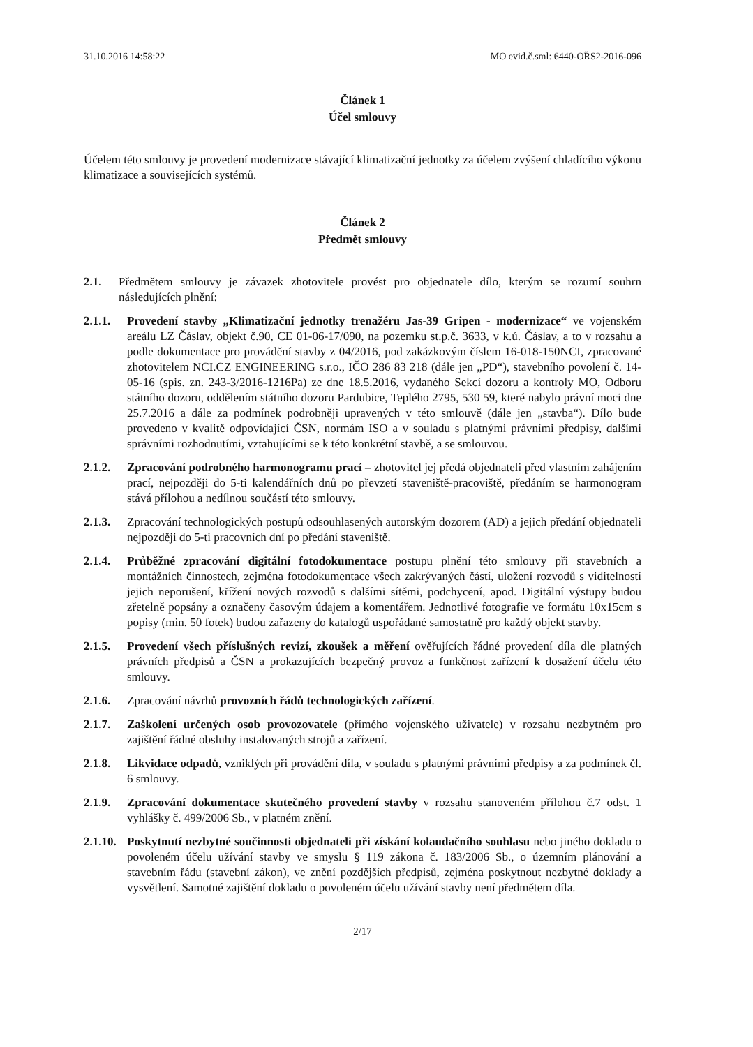31.10.2016 14:58:22 MO evid.č.sml: 6440-OŘS2-2016-096
Článek 1
Účel smlouvy
Účelem této smlouvy je provedení modernizace stávající klimatizační jednotky za účelem zvýšení chladícího výkonu klimatizace a souvisejících systémů.
Článek 2
Předmět smlouvy
2.1. Předmětem smlouvy je závazek zhotovitele provést pro objednatele dílo, kterým se rozumí souhrn následujících plnění:
2.1.1. Provedení stavby „Klimatizační jednotky trenažéru Jas-39 Gripen - modernizace“ ve vojenském areálu LZ Čáslav, objekt č.90, CE 01-06-17/090, na pozemku st.p.č. 3633, v k.ú. Čáslav, a to v rozsahu a podle dokumentace pro provádění stavby z 04/2016, pod zakázkovým číslem 16-018-150NCI, zpracované zhotovitelem NCI.CZ ENGINEERING s.r.o., IČO 286 83 218 (dále jen „PD“), stavebního povolení č. 14-05-16 (spis. zn. 243-3/2016-1216Pa) ze dne 18.5.2016, vydaného Sekcí dozoru a kontroly MO, Odboru státního dozoru, oddělením státního dozoru Pardubice, Teplého 2795, 530 59, které nabylo právní moci dne 25.7.2016 a dále za podmínek podrobněji upravených v této smlouvě (dále jen „stavba“). Dílo bude provedeno v kvalitě odpovídající ČSN, normám ISO a v souladu s platnými právními předpisy, dalšími správními rozhodnutími, vztahujícími se k této konkrétní stavbě, a se smlouvou.
2.1.2. Zpracování podrobného harmonogramu prací – zhotovitel jej předá objednateli před vlastním zahájením prací, nejpozději do 5-ti kalendářních dnů po převzetí staveniště-pracoviště, předáním se harmonogram stává přílohou a nedílnou součástí této smlouvy.
2.1.3. Zpracování technologických postupů odsouhlasených autorským dozorem (AD) a jejich předání objednateli nejpozději do 5-ti pracovních dní po předání staveniště.
2.1.4. Průběžné zpracování digitální fotodokumentace postupu plnění této smlouvy při stavebních a montážních činnostech, zejména fotodokumentace všech zakrývaných částí, uložení rozvodů s viditelností jejich neporušení, křížení nových rozvodů s dalšími sítěmi, podchycení, apod. Digitální výstupy budou zřetelně popsány a označeny časovým údajem a komentářem. Jednotlivé fotografie ve formátu 10x15cm s popisy (min. 50 fotek) budou zařazeny do katalogů uspořádané samostatně pro každý objekt stavby.
2.1.5. Provedení všech příslušných revizí, zkoušek a měření ověřujících řádné provedení díla dle platných právních předpisů a ČSN a prokazujících bezpečný provoz a funkčnost zařízení k dosažení účelu této smlouvy.
2.1.6. Zpracování návrhů provozních řádů technologických zařízení.
2.1.7. Zaškolení určených osob provozovatele (přímého vojenského uživatele) v rozsahu nezbytném pro zajištění řádné obsluhy instalovaných strojů a zařízení.
2.1.8. Likvidace odpadů, vzniklých při provádění díla, v souladu s platnými právními předpisy a za podmínek čl. 6 smlouvy.
2.1.9. Zpracování dokumentace skutečného provedení stavby v rozsahu stanoveném přílohou č.7 odst. 1 vyhlášky č. 499/2006 Sb., v platném znění.
2.1.10. Poskytnutí nezbytné součinnosti objednateli při získání kolaudačního souhlasu nebo jiného dokladu o povoleném účelu užívání stavby ve smyslu § 119 zákona č. 183/2006 Sb., o územním plánování a stavebním řádu (stavební zákon), ve znění pozdějších předpisů, zejména poskytnout nezbytné doklady a vysvětlení. Samotné zajištění dokladu o povoleném účelu užívání stavby není předmětem díla.
2/17